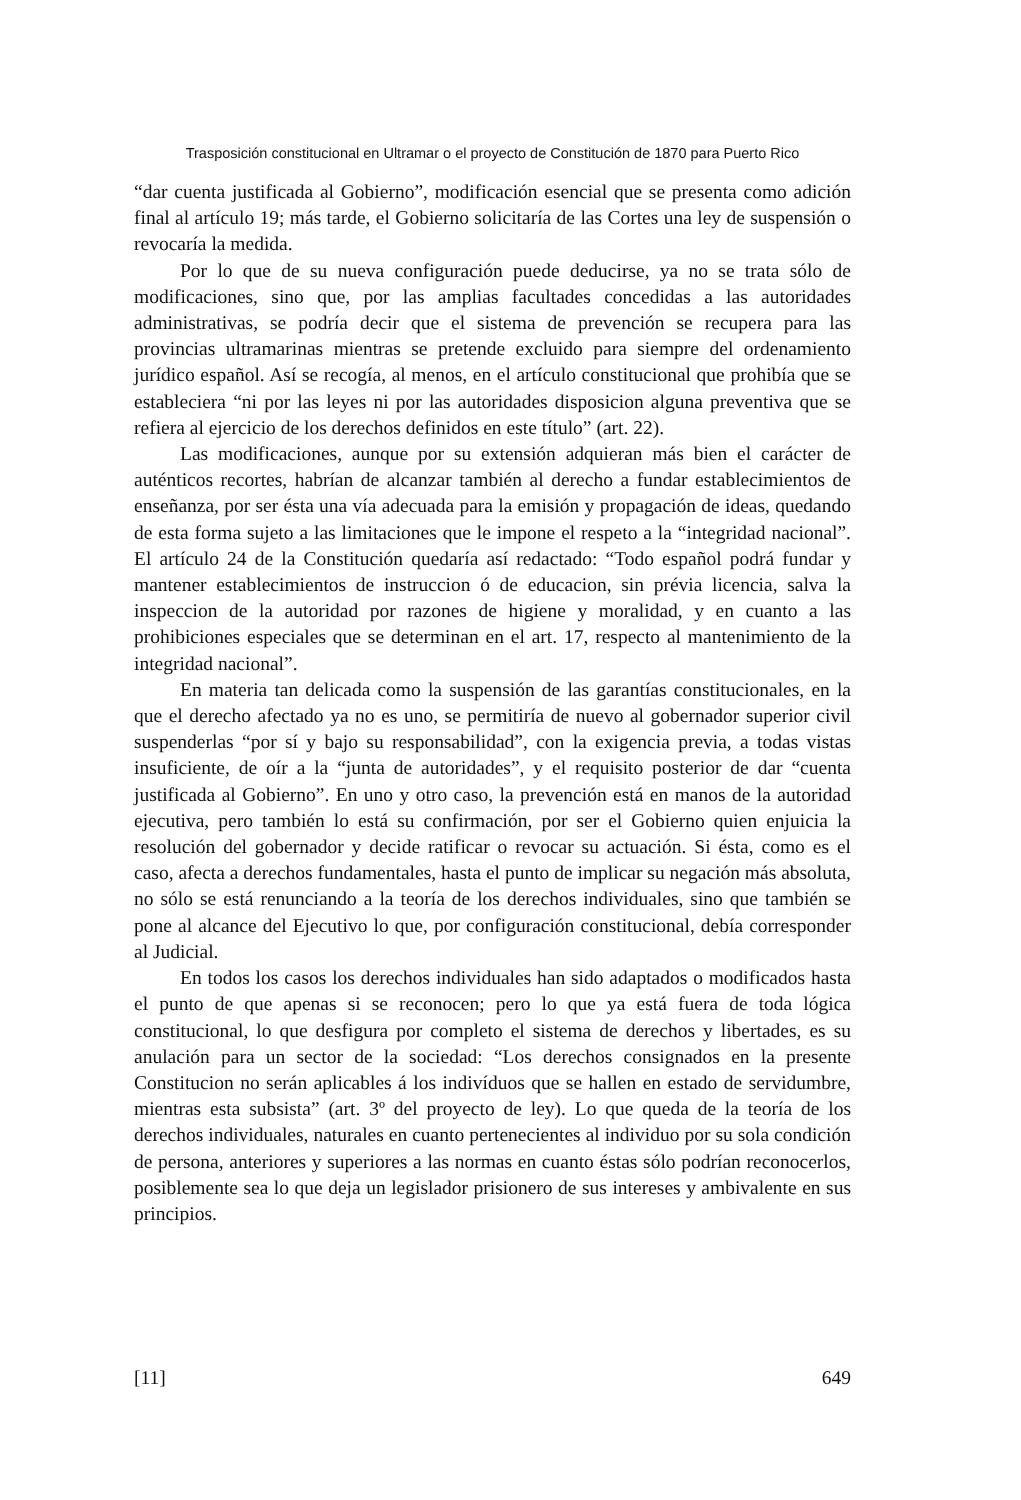Trasposición constitucional en Ultramar o el proyecto de Constitución de 1870 para Puerto Rico
“dar cuenta justificada al Gobierno”, modificación esencial que se presenta como adición final al artículo 19; más tarde, el Gobierno solicitaría de las Cortes una ley de suspensión o revocaría la medida.
Por lo que de su nueva configuración puede deducirse, ya no se trata sólo de modificaciones, sino que, por las amplias facultades concedidas a las autoridades administrativas, se podría decir que el sistema de prevención se recupera para las provincias ultramarinas mientras se pretende excluido para siempre del ordenamiento jurídico español. Así se recogía, al menos, en el artículo constitucional que prohibía que se estableciera “ni por las leyes ni por las autoridades disposicion alguna preventiva que se refiera al ejercicio de los derechos definidos en este título” (art. 22).
Las modificaciones, aunque por su extensión adquieran más bien el carácter de auténticos recortes, habrían de alcanzar también al derecho a fundar establecimientos de enseñanza, por ser ésta una vía adecuada para la emisión y propagación de ideas, quedando de esta forma sujeto a las limitaciones que le impone el respeto a la “integridad nacional”. El artículo 24 de la Constitución quedaría así redactado: “Todo español podrá fundar y mantener establecimientos de instruccion ó de educacion, sin prévia licencia, salva la inspeccion de la autoridad por razones de higiene y moralidad, y en cuanto a las prohibiciones especiales que se determinan en el art. 17, respecto al mantenimiento de la integridad nacional”.
En materia tan delicada como la suspensión de las garantías constitucionales, en la que el derecho afectado ya no es uno, se permitiría de nuevo al gobernador superior civil suspenderlas “por sí y bajo su responsabilidad”, con la exigencia previa, a todas vistas insuficiente, de oír a la “junta de autoridades”, y el requisito posterior de dar “cuenta justificada al Gobierno”. En uno y otro caso, la prevención está en manos de la autoridad ejecutiva, pero también lo está su confirmación, por ser el Gobierno quien enjuicia la resolución del gobernador y decide ratificar o revocar su actuación. Si ésta, como es el caso, afecta a derechos fundamentales, hasta el punto de implicar su negación más absoluta, no sólo se está renunciando a la teoría de los derechos individuales, sino que también se pone al alcance del Ejecutivo lo que, por configuración constitucional, debía corresponder al Judicial.
En todos los casos los derechos individuales han sido adaptados o modificados hasta el punto de que apenas si se reconocen; pero lo que ya está fuera de toda lógica constitucional, lo que desfigura por completo el sistema de derechos y libertades, es su anulación para un sector de la sociedad: “Los derechos consignados en la presente Constitucion no serán aplicables á los indivíduos que se hallen en estado de servidumbre, mientras esta subsista” (art. 3º del proyecto de ley). Lo que queda de la teoría de los derechos individuales, naturales en cuanto pertenecientes al individuo por su sola condición de persona, anteriores y superiores a las normas en cuanto éstas sólo podrían reconocerlos, posiblemente sea lo que deja un legislador prisionero de sus intereses y ambivalente en sus principios.
[11] 649